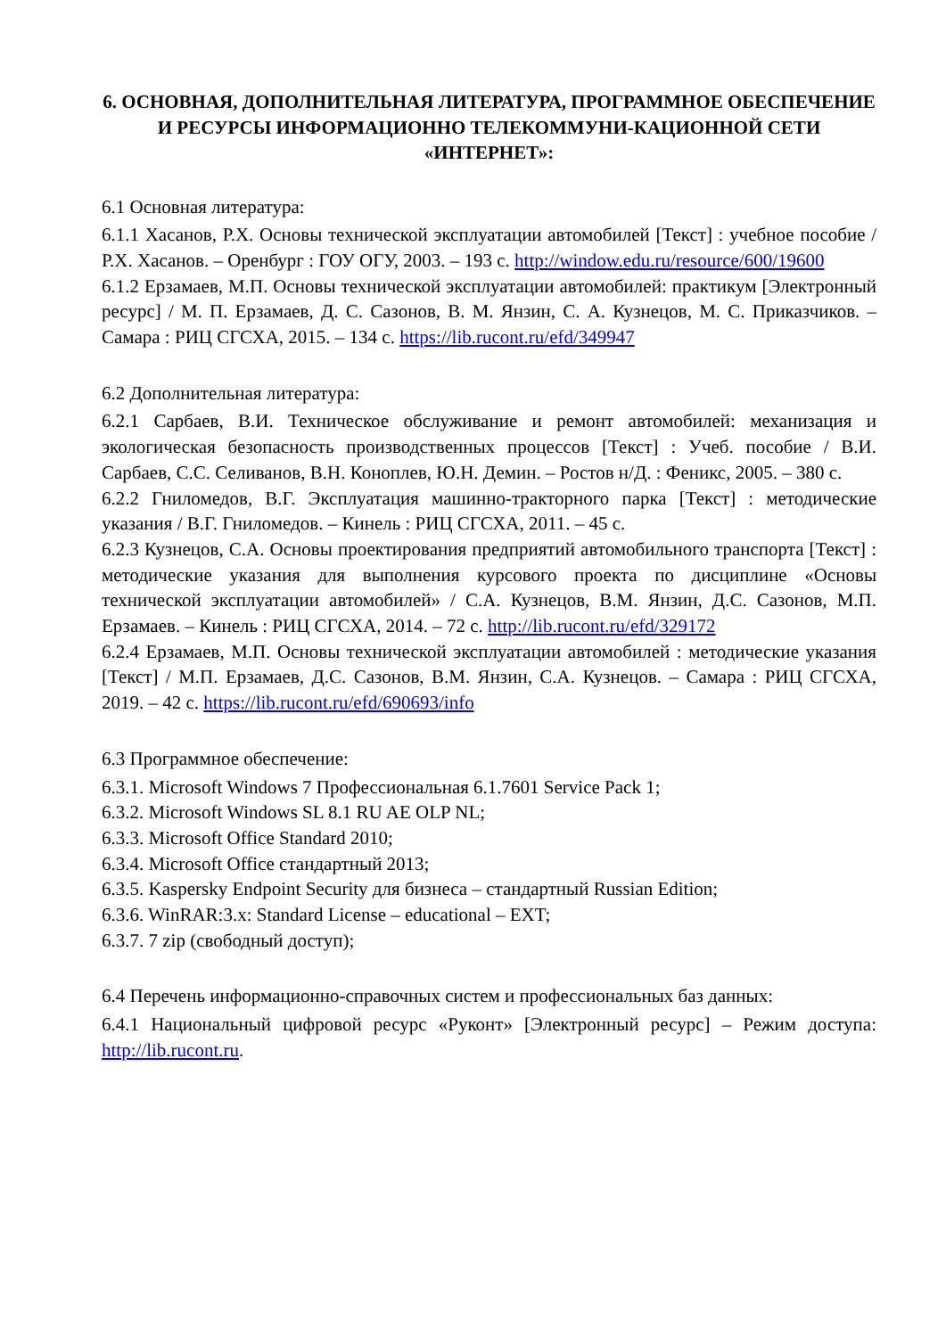6. ОСНОВНАЯ, ДОПОЛНИТЕЛЬНАЯ ЛИТЕРАТУРА, ПРОГРАММНОЕ ОБЕСПЕЧЕНИЕ И РЕСУРСЫ ИНФОРМАЦИОННО ТЕЛЕКОММУНИ-КАЦИОННОЙ СЕТИ «ИНТЕРНЕТ»:
6.1 Основная литература:
6.1.1 Хасанов, Р.Х. Основы технической эксплуатации автомобилей [Текст] : учебное пособие / Р.Х. Хасанов. – Оренбург : ГОУ ОГУ, 2003. – 193 с. http://window.edu.ru/resource/600/19600
6.1.2 Ерзамаев, М.П. Основы технической эксплуатации автомобилей: практикум [Электронный ресурс] / М. П. Ерзамаев, Д. С. Сазонов, В. М. Янзин, С. А. Кузнецов, М. С. Приказчиков. – Самара : РИЦ СГСХА, 2015. – 134 с. https://lib.rucont.ru/efd/349947
6.2 Дополнительная литература:
6.2.1 Сарбаев, В.И. Техническое обслуживание и ремонт автомобилей: механизация и экологическая безопасность производственных процессов [Текст] : Учеб. пособие / В.И. Сарбаев, С.С. Селиванов, В.Н. Коноплев, Ю.Н. Демин. – Ростов н/Д. : Феникс, 2005. – 380 с.
6.2.2 Гниломедов, В.Г. Эксплуатация машинно-тракторного парка [Текст] : методические указания / В.Г. Гниломедов. – Кинель : РИЦ СГСХА, 2011. – 45 с.
6.2.3 Кузнецов, С.А. Основы проектирования предприятий автомобильного транспорта [Текст] : методические указания для выполнения курсового проекта по дисциплине «Основы технической эксплуатации автомобилей» / С.А. Кузнецов, В.М. Янзин, Д.С. Сазонов, М.П. Ерзамаев. – Кинель : РИЦ СГСХА, 2014. – 72 с. http://lib.rucont.ru/efd/329172
6.2.4 Ерзамаев, М.П. Основы технической эксплуатации автомобилей : методические указания [Текст] / М.П. Ерзамаев, Д.С. Сазонов, В.М. Янзин, С.А. Кузнецов. – Самара : РИЦ СГСХА, 2019. – 42 с. https://lib.rucont.ru/efd/690693/info
6.3 Программное обеспечение:
6.3.1. Microsoft Windows 7 Профессиональная 6.1.7601 Service Pack 1;
6.3.2. Microsoft Windows SL 8.1 RU AE OLP NL;
6.3.3. Microsoft Office Standard 2010;
6.3.4. Microsoft Office стандартный 2013;
6.3.5. Kaspersky Endpoint Security для бизнеса – стандартный Russian Edition;
6.3.6. WinRAR:3.x: Standard License – educational – EXT;
6.3.7. 7 zip (свободный доступ);
6.4 Перечень информационно-справочных систем и профессиональных баз данных:
6.4.1 Национальный цифровой ресурс «Руконт» [Электронный ресурс] – Режим доступа: http://lib.rucont.ru.